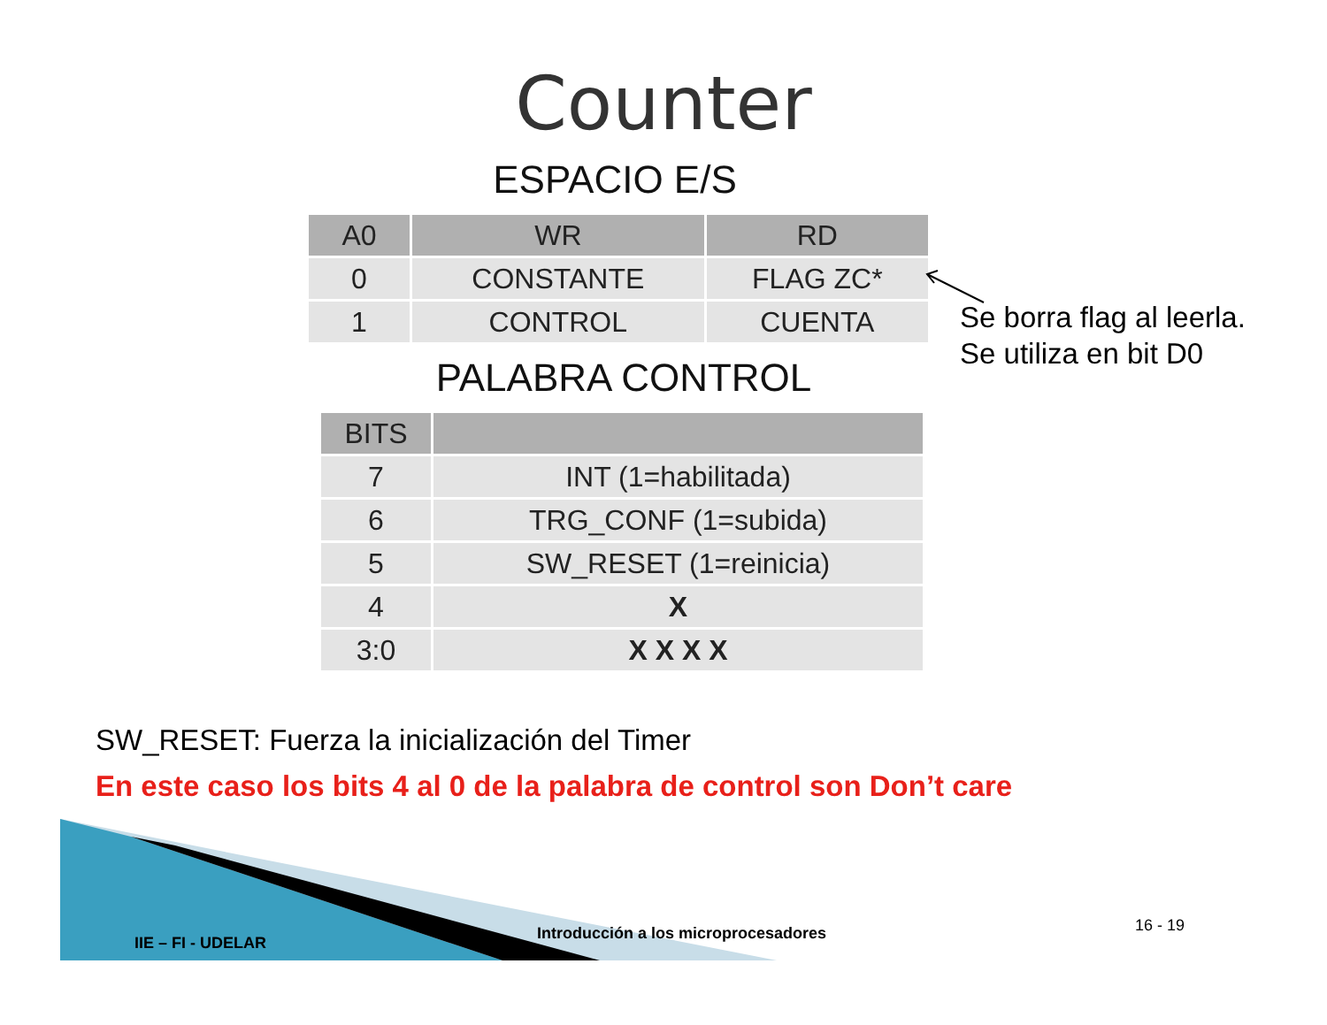Counter
ESPACIO E/S
| A0 | WR | RD |
| --- | --- | --- |
| 0 | CONSTANTE | FLAG ZC* |
| 1 | CONTROL | CUENTA |
PALABRA CONTROL
| BITS | |
| --- | --- |
| 7 | INT (1=habilitada) |
| 6 | TRG_CONF (1=subida) |
| 5 | SW_RESET (1=reinicia) |
| 4 | X |
| 3:0 | X X X X |
Se borra flag al leerla.
Se utiliza en bit D0
SW_RESET: Fuerza la inicialización del Timer
En este caso los bits 4 al 0 de la palabra de control son Don’t care
IIE – FI - UDELAR
Introducción a los microprocesadores
16 - 19